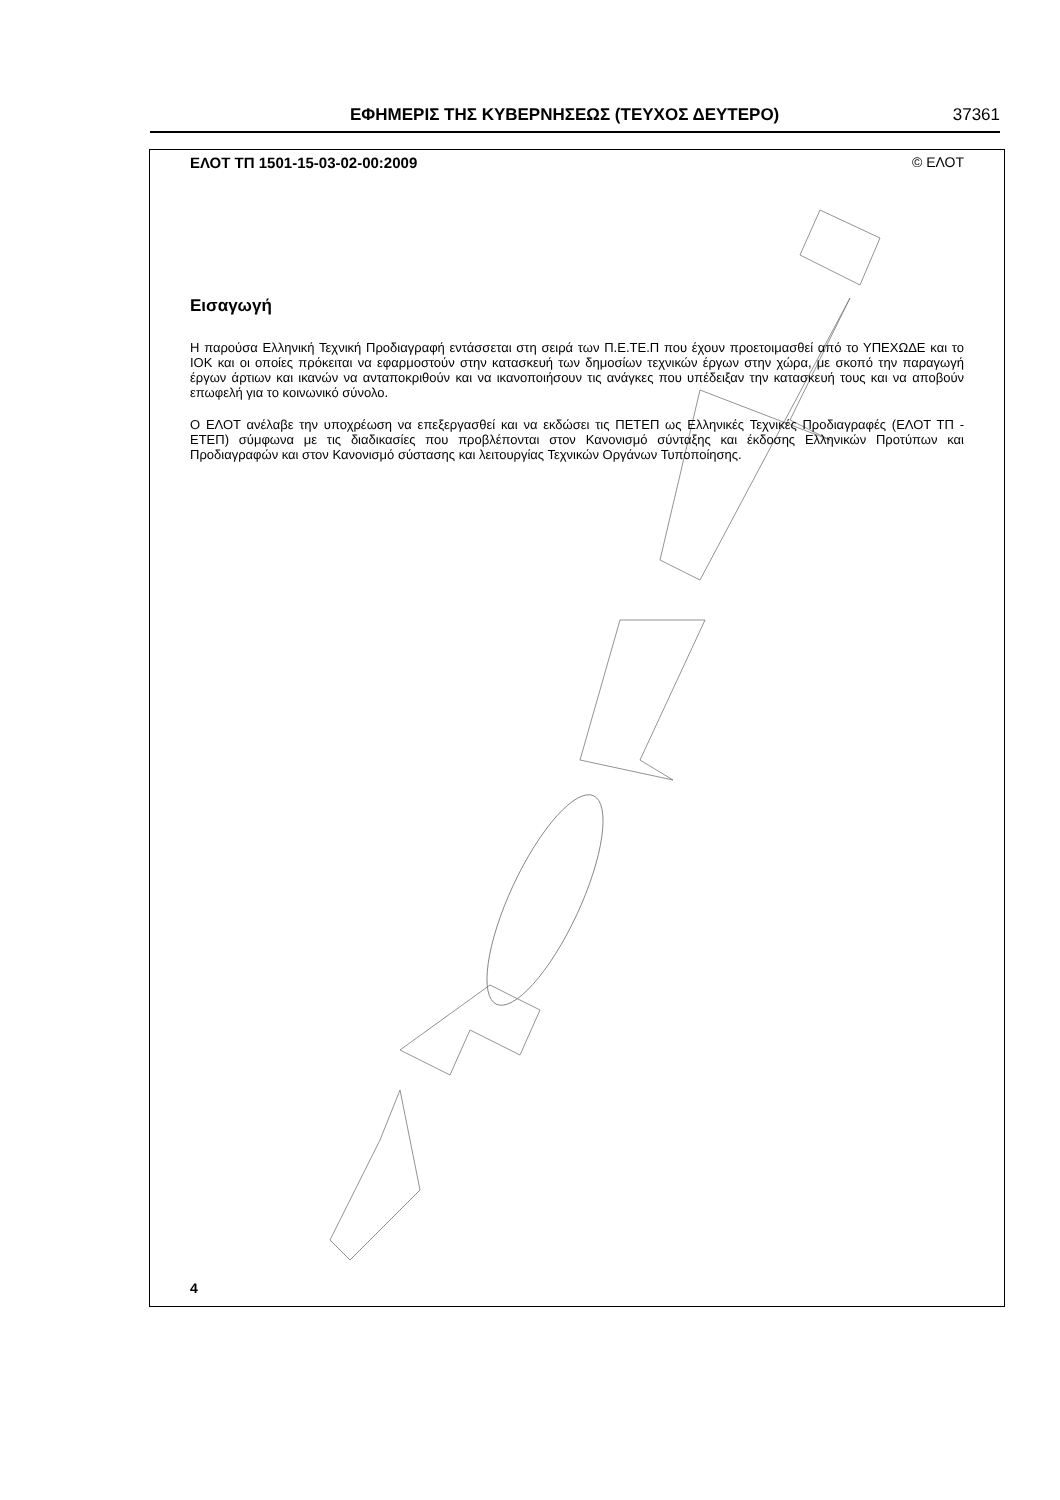ΕΦΗΜΕΡΙΣ ΤΗΣ ΚΥΒΕΡΝΗΣΕΩΣ (ΤΕΥΧΟΣ ΔΕΥΤΕΡΟ) 37361
ΕΛΟΤ ΤΠ 1501-15-03-02-00:2009 © ΕΛΟΤ
Εισαγωγή
Η παρούσα Ελληνική Τεχνική Προδιαγραφή εντάσσεται στη σειρά των Π.Ε.ΤΕ.Π που έχουν προετοιμασθεί από το ΥΠΕΧΩΔΕ και το ΙΟΚ και οι οποίες πρόκειται να εφαρμοστούν στην κατασκευή των δημοσίων τεχνικών έργων στην χώρα, με σκοπό την παραγωγή έργων άρτιων και ικανών να ανταποκριθούν και να ικανοποιήσουν τις ανάγκες που υπέδειξαν την κατασκευή τους και να αποβούν επωφελή για το κοινωνικό σύνολο.
Ο ΕΛΟΤ ανέλαβε την υποχρέωση να επεξεργασθεί και να εκδώσει τις ΠΕΤΕΠ ως Ελληνικές Τεχνικές Προδιαγραφές (ΕΛΟΤ ΤΠ - ΕΤΕΠ) σύμφωνα με τις διαδικασίες που προβλέπονται στον Κανονισμό σύνταξης και έκδοσης Ελληνικών Προτύπων και Προδιαγραφών και στον Κανονισμό σύστασης και λειτουργίας Τεχνικών Οργάνων Τυποποίησης.
4